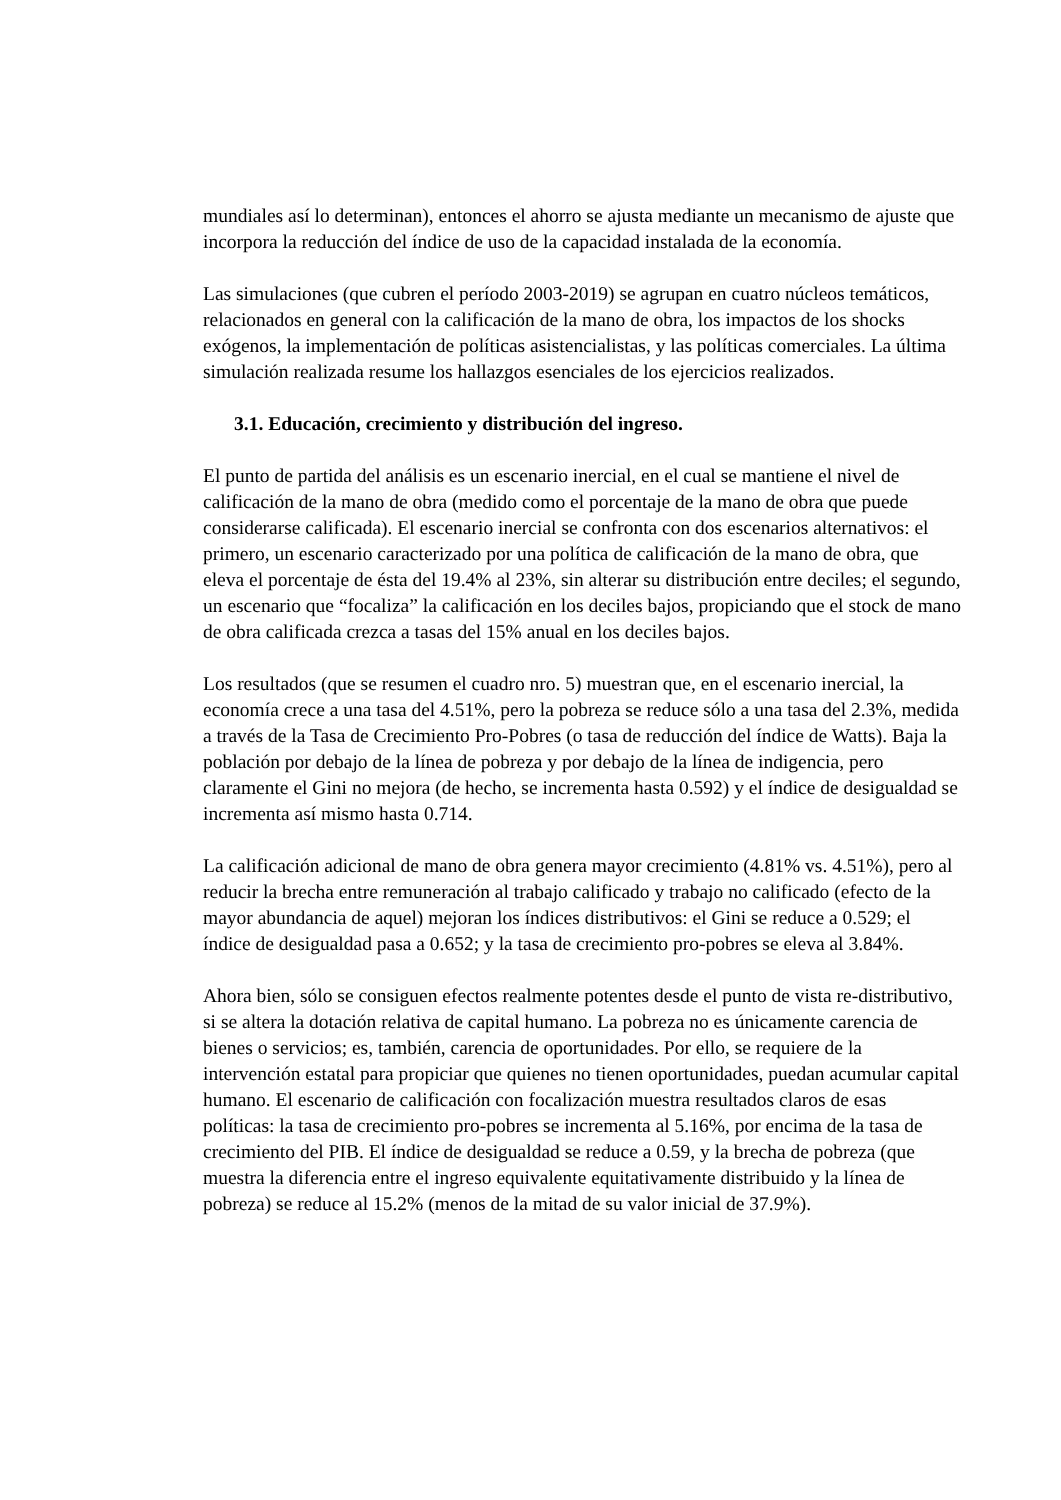mundiales así lo determinan), entonces el ahorro se ajusta mediante un mecanismo de ajuste que incorpora la reducción del índice de uso de la capacidad instalada de la economía.
Las simulaciones (que cubren el período 2003-2019) se agrupan en cuatro núcleos temáticos, relacionados en general con la calificación de la mano de obra, los impactos de los shocks exógenos, la implementación de políticas asistencialistas, y las políticas comerciales. La última simulación realizada resume los hallazgos esenciales de los ejercicios realizados.
3.1. Educación, crecimiento y distribución del ingreso.
El punto de partida del análisis es un escenario inercial, en el cual se mantiene el nivel de calificación de la mano de obra (medido como el porcentaje de la mano de obra que puede considerarse calificada). El escenario inercial se confronta con dos escenarios alternativos: el primero, un escenario caracterizado por una política de calificación de la mano de obra, que eleva el porcentaje de ésta del 19.4% al 23%, sin alterar su distribución entre deciles; el segundo, un escenario que “focaliza” la calificación en los deciles bajos, propiciando que el stock de mano de obra calificada crezca a tasas del 15% anual en los deciles bajos.
Los resultados (que se resumen el cuadro nro. 5) muestran que, en el escenario inercial, la economía crece a una tasa del 4.51%, pero la pobreza se reduce sólo a una tasa del 2.3%, medida a través de la Tasa de Crecimiento Pro-Pobres (o tasa de reducción del índice de Watts). Baja la población por debajo de la línea de pobreza y por debajo de la línea de indigencia, pero claramente el Gini no mejora (de hecho, se incrementa hasta 0.592) y el índice de desigualdad se incrementa así mismo hasta 0.714.
La calificación adicional de mano de obra genera mayor crecimiento (4.81% vs. 4.51%), pero al reducir la brecha entre remuneración al trabajo calificado y trabajo no calificado (efecto de la mayor abundancia de aquel) mejoran los índices distributivos: el Gini se reduce a 0.529; el índice de desigualdad pasa a 0.652; y la tasa de crecimiento pro-pobres se eleva al 3.84%.
Ahora bien, sólo se consiguen efectos realmente potentes desde el punto de vista re-distributivo, si se altera la dotación relativa de capital humano. La pobreza no es únicamente carencia de bienes o servicios; es, también, carencia de oportunidades. Por ello, se requiere de la intervención estatal para propiciar que quienes no tienen oportunidades, puedan acumular capital humano. El escenario de calificación con focalización muestra resultados claros de esas políticas: la tasa de crecimiento pro-pobres se incrementa al 5.16%, por encima de la tasa de crecimiento del PIB. El índice de desigualdad se reduce a 0.59, y la brecha de pobreza (que muestra la diferencia entre el ingreso equivalente equitativamente distribuido y la línea de pobreza) se reduce al 15.2% (menos de la mitad de su valor inicial de 37.9%).